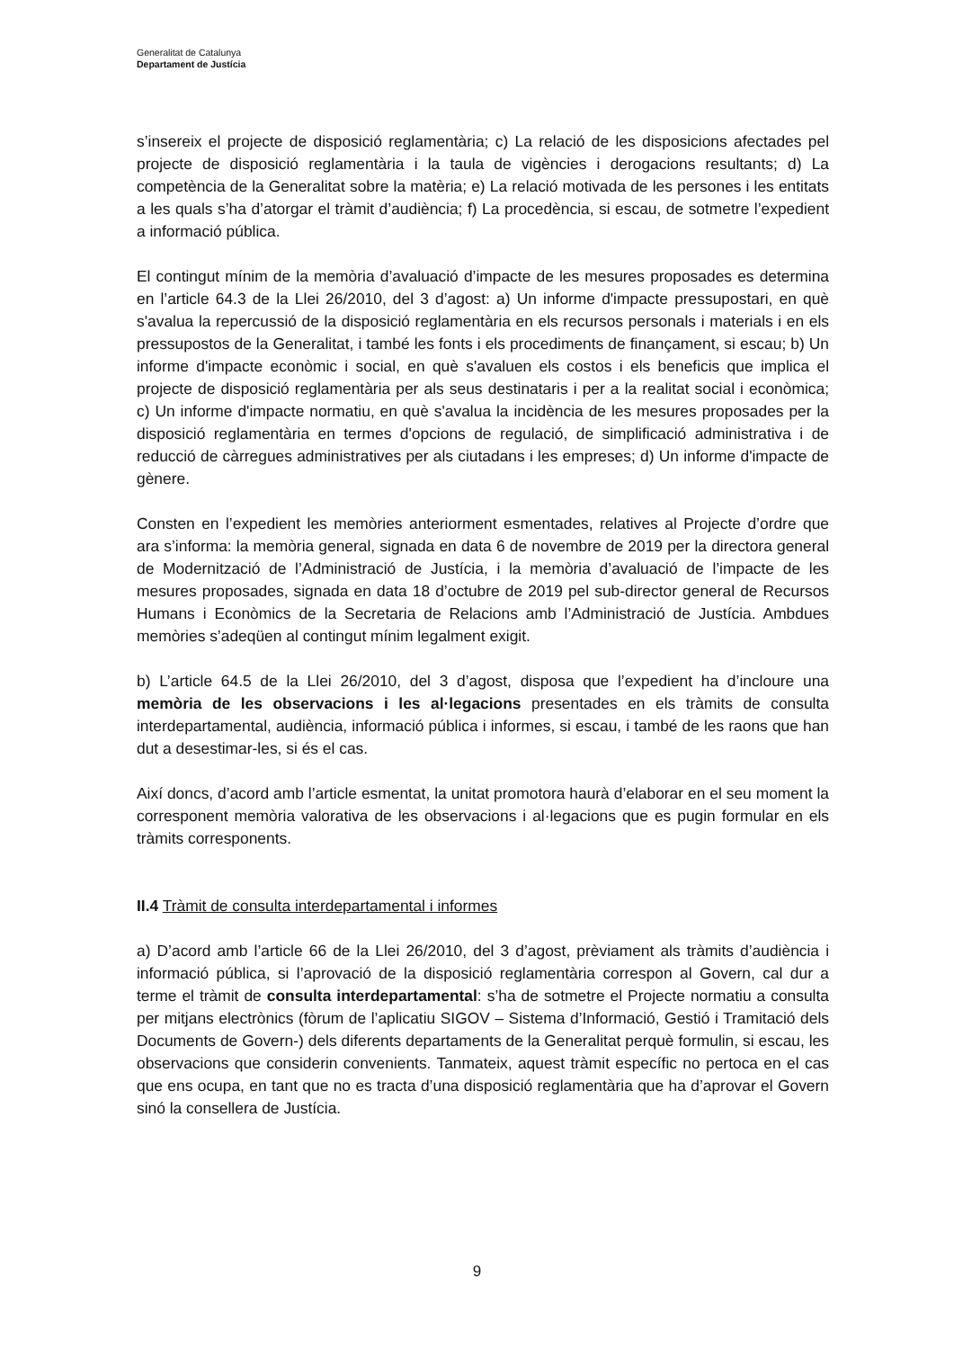Generalitat de Catalunya
Departament de Justícia
s’insereix el projecte de disposició reglamentària; c) La relació de les disposicions afectades pel projecte de disposició reglamentària i la taula de vigències i derogacions resultants; d) La competència de la Generalitat sobre la matèria; e) La relació motivada de les persones i les entitats a les quals s’ha d’atorgar el tràmit d’audiència; f) La procedència, si escau, de sotmetre l’expedient a informació pública.
El contingut mínim de la memòria d’avaluació d’impacte de les mesures proposades es determina en l’article 64.3 de la Llei 26/2010, del 3 d’agost: a) Un informe d'impacte pressupostari, en què s'avalua la repercussió de la disposició reglamentària en els recursos personals i materials i en els pressupostos de la Generalitat, i també les fonts i els procediments de finançament, si escau; b) Un informe d'impacte econòmic i social, en què s'avaluen els costos i els beneficis que implica el projecte de disposició reglamentària per als seus destinataris i per a la realitat social i econòmica; c) Un informe d'impacte normatiu, en què s'avalua la incidència de les mesures proposades per la disposició reglamentària en termes d'opcions de regulació, de simplificació administrativa i de reducció de càrregues administratives per als ciutadans i les empreses; d) Un informe d'impacte de gènere.
Consten en l’expedient les memòries anteriorment esmentades, relatives al Projecte d’ordre que ara s’informa: la memòria general, signada en data 6 de novembre de 2019 per la directora general de Modernització de l’Administració de Justícia, i la memòria d’avaluació de l’impacte de les mesures proposades, signada en data 18 d’octubre de 2019 pel sub-director general de Recursos Humans i Econòmics de la Secretaria de Relacions amb l’Administració de Justícia. Ambdues memòries s’adeqüen al contingut mínim legalment exigit.
b) L’article 64.5 de la Llei 26/2010, del 3 d’agost, disposa que l’expedient ha d’incloure una memòria de les observacions i les al·legacions presentades en els tràmits de consulta interdepartamental, audiència, informació pública i informes, si escau, i també de les raons que han dut a desestimar-les, si és el cas.
Així doncs, d’acord amb l’article esmentat, la unitat promotora haurà d’elaborar en el seu moment la corresponent memòria valorativa de les observacions i al·legacions que es pugin formular en els tràmits corresponents.
II.4 Tràmit de consulta interdepartamental i informes
a) D’acord amb l’article 66 de la Llei 26/2010, del 3 d’agost, prèviament als tràmits d’audiència i informació pública, si l’aprovació de la disposició reglamentària correspon al Govern, cal dur a terme el tràmit de consulta interdepartamental: s’ha de sotmetre el Projecte normatiu a consulta per mitjans electrònics (fòrum de l’aplicatiu SIGOV – Sistema d’Informació, Gestió i Tramitació dels Documents de Govern-) dels diferents departaments de la Generalitat perquè formulin, si escau, les observacions que considerin convenients. Tanmateix, aquest tràmit específic no pertoca en el cas que ens ocupa, en tant que no es tracta d’una disposició reglamentària que ha d’aprovar el Govern sinó la consellera de Justícia.
9